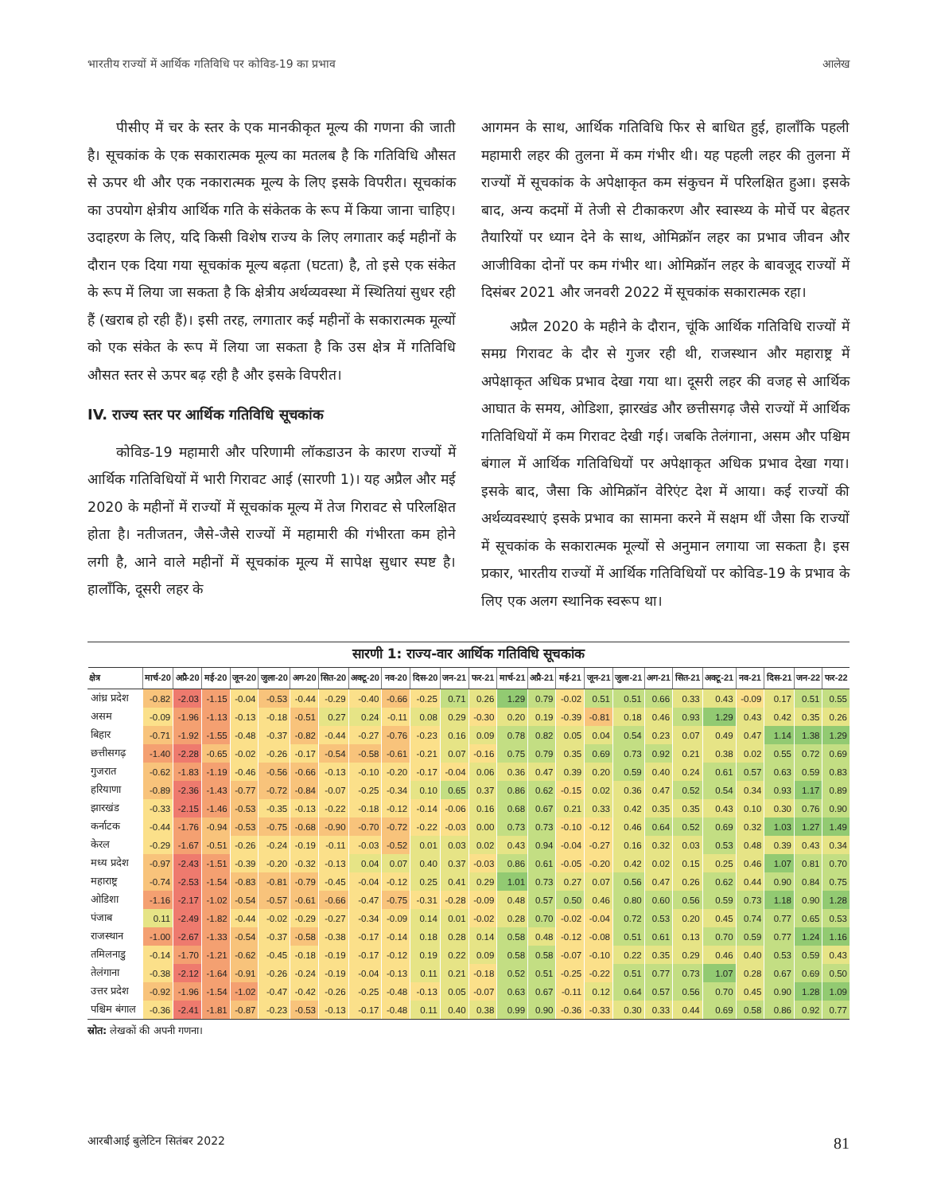भारतीय राज्यों में आर्थिक गतिविधि पर कोविड-19 का प्रभाव आलेख
पीसीए में चर के स्तर के एक मानकीकृत मूल्य की गणना की जाती है। सूचकांक के एक सकारात्मक मूल्य का मतलब है कि गतिविधि औसत से ऊपर थी और एक नकारात्मक मूल्य के लिए इसके विपरीत। सूचकांक का उपयोग क्षेत्रीय आर्थिक गति के संकेतक के रूप में किया जाना चाहिए। उदाहरण के लिए, यदि किसी विशेष राज्य के लिए लगातार कई महीनों के दौरान एक दिया गया सूचकांक मूल्य बढ़ता (घटता) है, तो इसे एक संकेत के रूप में लिया जा सकता है कि क्षेत्रीय अर्थव्यवस्था में स्थितियां सुधर रही हैं (खराब हो रही हैं)। इसी तरह, लगातार कई महीनों के सकारात्मक मूल्यों को एक संकेत के रूप में लिया जा सकता है कि उस क्षेत्र में गतिविधि औसत स्तर से ऊपर बढ़ रही है और इसके विपरीत।
IV. राज्य स्तर पर आर्थिक गतिविधि सूचकांक
कोविड-19 महामारी और परिणामी लॉकडाउन के कारण राज्यों में आर्थिक गतिविधियों में भारी गिरावट आई (सारणी 1)। यह अप्रैल और मई 2020 के महीनों में राज्यों में सूचकांक मूल्य में तेज गिरावट से परिलक्षित होता है। नतीजतन, जैसे-जैसे राज्यों में महामारी की गंभीरता कम होने लगी है, आने वाले महीनों में सूचकांक मूल्य में सापेक्ष सुधार स्पष्ट है। हालाँकि, दूसरी लहर के
आगमन के साथ, आर्थिक गतिविधि फिर से बाधित हुई, हालाँकि पहली महामारी लहर की तुलना में कम गंभीर थी। यह पहली लहर की तुलना में राज्यों में सूचकांक के अपेक्षाकृत कम संकुचन में परिलक्षित हुआ। इसके बाद, अन्य कदमों में तेजी से टीकाकरण और स्वास्थ्य के मोर्चे पर बेहतर तैयारियों पर ध्यान देने के साथ, ओमिक्रॉन लहर का प्रभाव जीवन और आजीविका दोनों पर कम गंभीर था। ओमिक्रॉन लहर के बावजूद राज्यों में दिसंबर 2021 और जनवरी 2022 में सूचकांक सकारात्मक रहा।
अप्रैल 2020 के महीने के दौरान, चूंकि आर्थिक गतिविधि राज्यों में समग्र गिरावट के दौर से गुजर रही थी, राजस्थान और महाराष्ट्र में अपेक्षाकृत अधिक प्रभाव देखा गया था। दूसरी लहर की वजह से आर्थिक आघात के समय, ओडिशा, झारखंड और छत्तीसगढ़ जैसे राज्यों में आर्थिक गतिविधियों में कम गिरावट देखी गई। जबकि तेलंगाना, असम और पश्चिम बंगाल में आर्थिक गतिविधियों पर अपेक्षाकृत अधिक प्रभाव देखा गया। इसके बाद, जैसा कि ओमिक्रॉन वेरिएंट देश में आया। कई राज्यों की अर्थव्यवस्थाएं इसके प्रभाव का सामना करने में सक्षम थीं जैसा कि राज्यों में सूचकांक के सकारात्मक मूल्यों से अनुमान लगाया जा सकता है। इस प्रकार, भारतीय राज्यों में आर्थिक गतिविधियों पर कोविड-19 के प्रभाव के लिए एक अलग स्थानिक स्वरूप था।
सारणी 1: राज्य-वार आर्थिक गतिविधि सूचकांक
| क्षेत्र | मार्च-20 | अप्रै-20 | मई-20 | जून-20 | जुला-20 | अग-20 | सित-20 | अक्टू-20 | नव-20 | दिस-20 | जन-21 | फर-21 | मार्च-21 | अप्रै-21 | मई-21 | जून-21 | जुला-21 | अग-21 | सित-21 | अक्टू-21 | नव-21 | दिस-21 | जन-22 | फर-22 |
| --- | --- | --- | --- | --- | --- | --- | --- | --- | --- | --- | --- | --- | --- | --- | --- | --- | --- | --- | --- | --- | --- | --- | --- | --- |
| आंध्र प्रदेश | -0.82 | -2.03 | -1.15 | -0.04 | -0.53 | -0.44 | -0.29 | -0.40 | -0.66 | -0.25 | 0.71 | 0.26 | 1.29 | 0.79 | -0.02 | 0.51 | 0.51 | 0.66 | 0.33 | 0.43 | -0.09 | 0.17 | 0.51 | 0.55 |
| असम | -0.09 | -1.96 | -1.13 | -0.13 | -0.18 | -0.51 | 0.27 | 0.24 | -0.11 | 0.08 | 0.29 | -0.30 | 0.20 | 0.19 | -0.39 | -0.81 | 0.18 | 0.46 | 0.93 | 1.29 | 0.43 | 0.42 | 0.35 | 0.26 |
| बिहार | -0.71 | -1.92 | -1.55 | -0.48 | -0.37 | -0.82 | -0.44 | -0.27 | -0.76 | -0.23 | 0.16 | 0.09 | 0.78 | 0.82 | 0.05 | 0.04 | 0.54 | 0.23 | 0.07 | 0.49 | 0.47 | 1.14 | 1.38 | 1.29 |
| छत्तीसगढ़ | -1.40 | -2.28 | -0.65 | -0.02 | -0.26 | -0.17 | -0.54 | -0.58 | -0.61 | -0.21 | 0.07 | -0.16 | 0.75 | 0.79 | 0.35 | 0.69 | 0.73 | 0.92 | 0.21 | 0.38 | 0.02 | 0.55 | 0.72 | 0.69 |
| गुजरात | -0.62 | -1.83 | -1.19 | -0.46 | -0.56 | -0.66 | -0.13 | -0.10 | -0.20 | -0.17 | -0.04 | 0.06 | 0.36 | 0.47 | 0.39 | 0.20 | 0.59 | 0.40 | 0.24 | 0.61 | 0.57 | 0.63 | 0.59 | 0.83 |
| हरियाणा | -0.89 | -2.36 | -1.43 | -0.77 | -0.72 | -0.84 | -0.07 | -0.25 | -0.34 | 0.10 | 0.65 | 0.37 | 0.86 | 0.62 | -0.15 | 0.02 | 0.36 | 0.47 | 0.52 | 0.54 | 0.34 | 0.93 | 1.17 | 0.89 |
| झारखंड | -0.33 | -2.15 | -1.46 | -0.53 | -0.35 | -0.13 | -0.22 | -0.18 | -0.12 | -0.14 | -0.06 | 0.16 | 0.68 | 0.67 | 0.21 | 0.33 | 0.42 | 0.35 | 0.35 | 0.43 | 0.10 | 0.30 | 0.76 | 0.90 |
| कर्नाटक | -0.44 | -1.76 | -0.94 | -0.53 | -0.75 | -0.68 | -0.90 | -0.70 | -0.72 | -0.22 | -0.03 | 0.00 | 0.73 | 0.73 | -0.10 | -0.12 | 0.46 | 0.64 | 0.52 | 0.69 | 0.32 | 1.03 | 1.27 | 1.49 |
| केरल | -0.29 | -1.67 | -0.51 | -0.26 | -0.24 | -0.19 | -0.11 | -0.03 | -0.52 | 0.01 | 0.03 | 0.02 | 0.43 | 0.94 | -0.04 | -0.27 | 0.16 | 0.32 | 0.03 | 0.53 | 0.48 | 0.39 | 0.43 | 0.34 |
| मध्य प्रदेश | -0.97 | -2.43 | -1.51 | -0.39 | -0.20 | -0.32 | -0.13 | 0.04 | 0.07 | 0.40 | 0.37 | -0.03 | 0.86 | 0.61 | -0.05 | -0.20 | 0.42 | 0.02 | 0.15 | 0.25 | 0.46 | 1.07 | 0.81 | 0.70 |
| महाराष्ट्र | -0.74 | -2.53 | -1.54 | -0.83 | -0.81 | -0.79 | -0.45 | -0.04 | -0.12 | 0.25 | 0.41 | 0.29 | 1.01 | 0.73 | 0.27 | 0.07 | 0.56 | 0.47 | 0.26 | 0.62 | 0.44 | 0.90 | 0.84 | 0.75 |
| ओडिशा | -1.16 | -2.17 | -1.02 | -0.54 | -0.57 | -0.61 | -0.66 | -0.47 | -0.75 | -0.31 | -0.28 | -0.09 | 0.48 | 0.57 | 0.50 | 0.46 | 0.80 | 0.60 | 0.56 | 0.59 | 0.73 | 1.18 | 0.90 | 1.28 |
| पंजाब | 0.11 | -2.49 | -1.82 | -0.44 | -0.02 | -0.29 | -0.27 | -0.34 | -0.09 | 0.14 | 0.01 | -0.02 | 0.28 | 0.70 | -0.02 | -0.04 | 0.72 | 0.53 | 0.20 | 0.45 | 0.74 | 0.77 | 0.65 | 0.53 |
| राजस्थान | -1.00 | -2.67 | -1.33 | -0.54 | -0.37 | -0.58 | -0.38 | -0.17 | -0.14 | 0.18 | 0.28 | 0.14 | 0.58 | 0.48 | -0.12 | -0.08 | 0.51 | 0.61 | 0.13 | 0.70 | 0.59 | 0.77 | 1.24 | 1.16 |
| तमिलनाडु | -0.14 | -1.70 | -1.21 | -0.62 | -0.45 | -0.18 | -0.19 | -0.17 | -0.12 | 0.19 | 0.22 | 0.09 | 0.58 | 0.58 | -0.07 | -0.10 | 0.22 | 0.35 | 0.29 | 0.46 | 0.40 | 0.53 | 0.59 | 0.43 |
| तेलंगाना | -0.38 | -2.12 | -1.64 | -0.91 | -0.26 | -0.24 | -0.19 | -0.04 | -0.13 | 0.11 | 0.21 | -0.18 | 0.52 | 0.51 | -0.25 | -0.22 | 0.51 | 0.77 | 0.73 | 1.07 | 0.28 | 0.67 | 0.69 | 0.50 |
| उत्तर प्रदेश | -0.92 | -1.96 | -1.54 | -1.02 | -0.47 | -0.42 | -0.26 | -0.25 | -0.48 | -0.13 | 0.05 | -0.07 | 0.63 | 0.67 | -0.11 | 0.12 | 0.64 | 0.57 | 0.56 | 0.70 | 0.45 | 0.90 | 1.28 | 1.09 |
| पश्चिम बंगाल | -0.36 | -2.41 | -1.81 | -0.87 | -0.23 | -0.53 | -0.13 | -0.17 | -0.48 | 0.11 | 0.40 | 0.38 | 0.99 | 0.90 | -0.36 | -0.33 | 0.30 | 0.33 | 0.44 | 0.69 | 0.58 | 0.86 | 0.92 | 0.77 |
स्रोत: लेखकों की अपनी गणना।
आरबीआई बुलेटिन सितंबर 2022 81